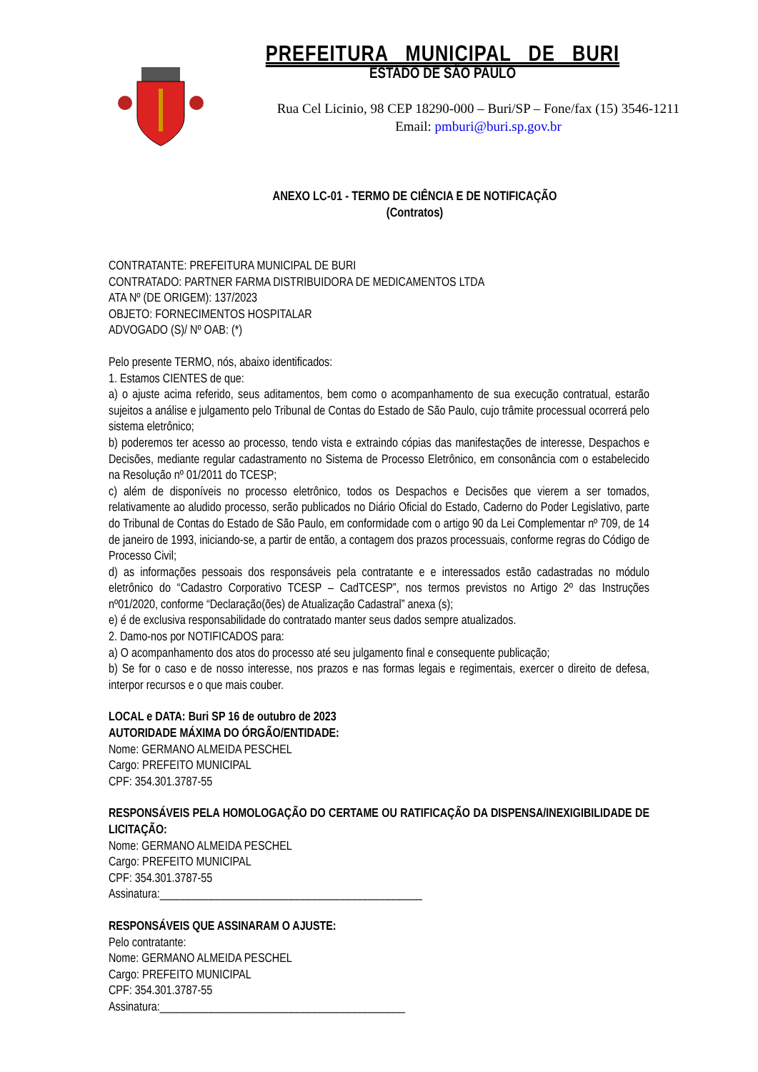PREFEITURA MUNICIPAL DE BURI
ESTADO DE SÃO PAULO
Rua Cel Licinio, 98 CEP 18290-000 – Buri/SP – Fone/fax (15) 3546-1211
Email: pmburi@buri.sp.gov.br
ANEXO LC-01 - TERMO DE CIÊNCIA E DE NOTIFICAÇÃO
(Contratos)
CONTRATANTE: PREFEITURA MUNICIPAL DE BURI
CONTRATADO: PARTNER FARMA DISTRIBUIDORA DE MEDICAMENTOS LTDA
ATA Nº (DE ORIGEM): 137/2023
OBJETO: FORNECIMENTOS HOSPITALAR
ADVOGADO (S)/ Nº OAB: (*)
Pelo presente TERMO, nós, abaixo identificados:
1. Estamos CIENTES de que:
a) o ajuste acima referido, seus aditamentos, bem como o acompanhamento de sua execução contratual, estarão sujeitos a análise e julgamento pelo Tribunal de Contas do Estado de São Paulo, cujo trâmite processual ocorrerá pelo sistema eletrônico;
b) poderemos ter acesso ao processo, tendo vista e extraindo cópias das manifestações de interesse, Despachos e Decisões, mediante regular cadastramento no Sistema de Processo Eletrônico, em consonância com o estabelecido na Resolução nº 01/2011 do TCESP;
c) além de disponíveis no processo eletrônico, todos os Despachos e Decisões que vierem a ser tomados, relativamente ao aludido processo, serão publicados no Diário Oficial do Estado, Caderno do Poder Legislativo, parte do Tribunal de Contas do Estado de São Paulo, em conformidade com o artigo 90 da Lei Complementar nº 709, de 14 de janeiro de 1993, iniciando-se, a partir de então, a contagem dos prazos processuais, conforme regras do Código de Processo Civil;
d) as informações pessoais dos responsáveis pela contratante e e interessados estão cadastradas no módulo eletrônico do “Cadastro Corporativo TCESP – CadTCESP”, nos termos previstos no Artigo 2º das Instruções nº01/2020, conforme “Declaração(ões) de Atualização Cadastral” anexa (s);
e) é de exclusiva responsabilidade do contratado manter seus dados sempre atualizados.
2. Damo-nos por NOTIFICADOS para:
a) O acompanhamento dos atos do processo até seu julgamento final e consequente publicação;
b) Se for o caso e de nosso interesse, nos prazos e nas formas legais e regimentais, exercer o direito de defesa, interpor recursos e o que mais couber.
LOCAL e DATA: Buri SP 16 de outubro de 2023
AUTORIDADE MÁXIMA DO ÓRGÃO/ENTIDADE:
Nome: GERMANO ALMEIDA PESCHEL
Cargo: PREFEITO MUNICIPAL
CPF: 354.301.3787-55
RESPONSÁVEIS PELA HOMOLOGAÇÃO DO CERTAME OU RATIFICAÇÃO DA DISPENSA/INEXIGIBILIDADE DE LICITAÇÃO:
Nome: GERMANO ALMEIDA PESCHEL
Cargo: PREFEITO MUNICIPAL
CPF: 354.301.3787-55
Assinatura:______________________________________________
RESPONSÁVEIS QUE ASSINARAM O AJUSTE:
Pelo contratante:
Nome: GERMANO ALMEIDA PESCHEL
Cargo: PREFEITO MUNICIPAL
CPF: 354.301.3787-55
Assinatura:___________________________________________